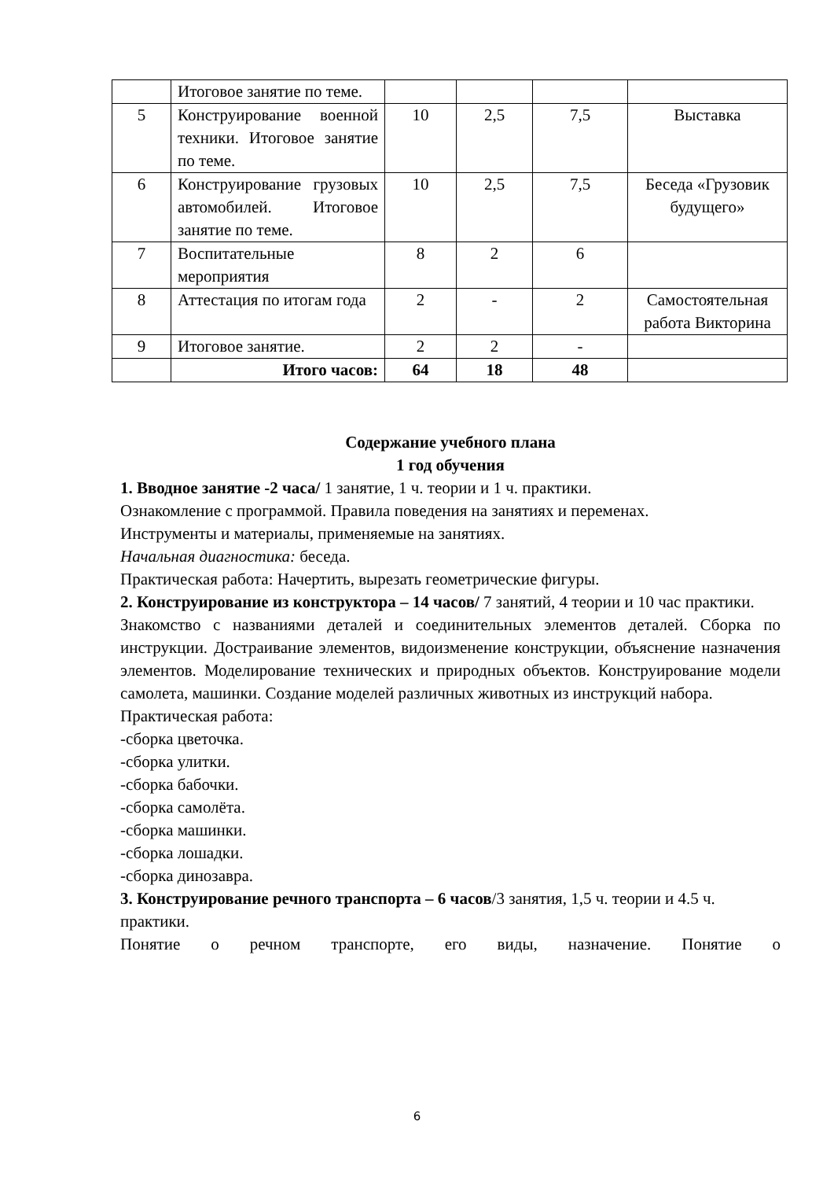| | Итоговое занятие по теме. | | | | |
| 5 | Конструирование военной техники. Итоговое занятие по теме. | 10 | 2,5 | 7,5 | Выставка |
| 6 | Конструирование грузовых автомобилей. Итоговое занятие по теме. | 10 | 2,5 | 7,5 | Беседа «Грузовик будущего» |
| 7 | Воспитательные мероприятия | 8 | 2 | 6 | |
| 8 | Аттестация по итогам года | 2 | - | 2 | Самостоятельная работа Викторина |
| 9 | Итоговое занятие. | 2 | 2 | - | |
| | Итого часов: | 64 | 18 | 48 | |
Содержание учебного плана
1 год обучения
1. Вводное занятие -2 часа/ 1 занятие, 1 ч. теории и 1 ч. практики.
Ознакомление с программой. Правила поведения на занятиях и переменах.
Инструменты и материалы, применяемые на занятиях.
Начальная диагностика: беседа.
Практическая работа: Начертить, вырезать геометрические фигуры.
2. Конструирование из конструктора – 14 часов/ 7 занятий, 4 теории и 10 час практики.
Знакомство с названиями деталей и соединительных элементов деталей. Сборка по инструкции. Достраивание элементов, видоизменение конструкции, объяснение назначения элементов. Моделирование технических и природных объектов. Конструирование модели самолета, машинки. Создание моделей различных животных из инструкций набора.
Практическая работа:
-сборка цветочка.
-сборка улитки.
-сборка бабочки.
-сборка самолёта.
-сборка машинки.
-сборка лошадки.
-сборка динозавра.
3. Конструирование речного транспорта – 6 часов/3 занятия, 1,5 ч. теории и 4.5 ч. практики.
Понятие о речном транспорте, его виды, назначение. Понятие о
6